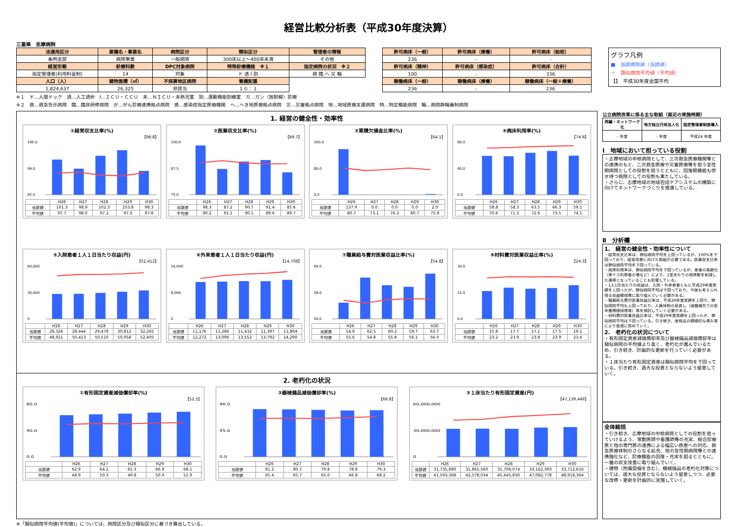経営比較分析表（平成30年度決算）
三重県　志摩病院
| 法適用区分 | 業種名・事業名 | 病院区分 | 類似区分 | 管理者の情報 |
| --- | --- | --- | --- | --- |
| 条例全部 | 病院事業 | 一般病院 | 300床以上～400床未満 | その他 |
| 経営形態 | 診療科数 | DPC対象病院 | 特殊診療機能 ※１ | 指定病院の状況 ※２ |
| 指定管理者(利用料金制) | 14 | 対象 | ド 透 I 訓 | 救 臨 へ 災 輪 |
| 人口（人） | 建物面積（㎡） | 不採算地区病院 | 看護配置 | |
| 1,824,637 | 26,325 | 非該当 | １０：１ | |
| 許可病床（一般） | 許可病床（療養） | 許可病床（結核） |
| --- | --- | --- |
| 236 | - | - |
| 許可病床（精神） | 許可病床（感染症） | 許可病床（合計） |
| 100 | - | 336 |
| 稼働病床（一般） | 稼働病床（療養） | 稼働病床（一般＋療養） |
| 236 | - | 236 |
グラフ凡例
■　当該病院値（当該値）
ー　類似病院平均値（平均値）
【】　平成30年度全国平均
※１　ド…人間ドック　透…人工透析　I…ＩＣＵ・ＣＣＵ　未…ＮＩＣＵ・未熟児室　訓…運動機能訓練室　ガ…ガン（放射線）診療
※２　救…救急告示病院　臨…臨床研修病院　が…がん診療連携拠点病院　感…感染症指定医療機関　へ…へき地医療拠点病院　災…災害拠点病院　地…地域医療支援病院　特…特定機能病院　輪…病院群輪番制病院
1. 経営の健全性・効率性
①経常収支比率(%)
【98.8】
106.0
99.0
92.0
| | H26 | H27 | H28 | H29 | H30 |
| --- | --- | --- | --- | --- | --- |
| 当該値 | 101.3 | 98.9 | 102.3 | 103.8 | 98.3 |
| 平均値 | 97.7 | 98.0 | 97.2 | 97.0 | 97.8 |
②医業収支比率(%)
【89.7】
100.0
87.5
75.0
| | H26 | H27 | H28 | H29 | H30 |
| --- | --- | --- | --- | --- | --- |
| 当該値 | 98.3 | 87.2 | 90.7 | 91.4 | 85.6 |
| 平均値 | 90.2 | 91.1 | 90.1 | 89.6 | 89.7 |
③累積欠損金比率(%)
【64.1】
160.0
80.0
0.0
| | H26 | H27 | H28 | H29 | H30 |
| --- | --- | --- | --- | --- | --- |
| 当該値 | 137.9 | 0.0 | 0.0 | 0.0 | 2.0 |
| 平均値 | 80.7 | 73.1 | 76.3 | 80.7 | 75.9 |
④病床利用率(%)
【74.9】
80.0
40.0
0.0
| | H26 | H27 | H28 | H29 | H30 |
| --- | --- | --- | --- | --- | --- |
| 当該値 | 58.8 | 58.3 | 63.5 | 66.3 | 59.1 |
| 平均値 | 70.6 | 71.3 | 72.6 | 73.5 | 74.1 |
⑤入院患者１人１日当たり収益(円)
【52,412】
60,000
30,000
0
| | H26 | H27 | H28 | H29 | H30 |
| --- | --- | --- | --- | --- | --- |
| 当該値 | 28,326 | 28,444 | 29,478 | 30,812 | 32,265 |
| 平均値 | 48,921 | 50,413 | 50,510 | 50,958 | 52,405 |
⑥外来患者１人１日当たり収益(円)
【14,708】
16,000
8,000
0
| | H26 | H27 | H28 | H29 | H30 |
| --- | --- | --- | --- | --- | --- |
| 当該値 | 11,176 | 11,286 | 11,432 | 11,397 | 11,804 |
| 平均値 | 12,272 | 13,096 | 13,552 | 13,792 | 14,290 |
⑦職員給与費対医業収益比率(%)
【54.8】
66.0
58.0
50.0
| | H26 | H27 | H28 | H29 | H30 |
| --- | --- | --- | --- | --- | --- |
| 当該値 | 54.9 | 62.5 | 60.2 | 59.7 | 63.7 |
| 平均値 | 55.6 | 54.8 | 55.8 | 56.1 | 56.0 |
⑧材料費対医業収益比率(%)
【24.3】
30.0
15.0
0.0
| | H26 | H27 | H28 | H29 | H30 |
| --- | --- | --- | --- | --- | --- |
| 当該値 | 15.8 | 17.7 | 17.1 | 17.5 | 19.1 |
| 平均値 | 23.2 | 23.9 | 23.8 | 23.9 | 23.6 |
2. 老朽化の状況
①有形固定資産減価償却率(%)
【52.5】
80.0
40.0
0.0
| | H26 | H27 | H28 | H29 | H30 |
| --- | --- | --- | --- | --- | --- |
| 当該値 | 62.9 | 64.2 | 65.3 | 66.9 | 68.1 |
| 平均値 | 48.9 | 50.3 | 49.8 | 50.9 | 51.9 |
②器械備品減価償却率(%)
【68.8】
90.0
45.0
0.0
| | H26 | H27 | H28 | H29 | H30 |
| --- | --- | --- | --- | --- | --- |
| 当該値 | 81.2 | 80.7 | 79.8 | 78.8 | 79.3 |
| 平均値 | 65.4 | 65.7 | 65.0 | 66.8 | 68.2 |
③１床当たり有形固定資産(円)
【47,139,449】
60,000,000
30,000,000
0
| | H26 | H27 | H28 | H29 | H30 |
| --- | --- | --- | --- | --- | --- |
| 当該値 | 31,735,880 | 31,861,560 | 31,706,074 | 33,162,393 | 33,712,616 |
| 平均値 | 41,593,368 | 42,578,034 | 45,645,830 | 47,082,778 | 48,918,364 |
公立病院改革に係る主な取組（直近の実施時期）
| 再編・ネットワーク化 | 地方独立行政法人化 | 指定管理者制度導入 |
| --- | --- | --- |
| - 年度 | - 年度 | 平成24 年度 |
Ⅰ　地域において担っている役割
・志摩地域の中核病院として、三次救急医療機関等との連携のもと、二次救急医療や災害医療等を担う急性期病院としての役割を担うとともに、回復期機能も併せ持つ病院としての役割も果たしている。
・さらに、志摩地域の地域包括ケアシステムの構築に向けてネットワークづくりを推進している。
Ⅱ　分析欄
1.　経営の健全性・効率性について
・経常収支比率は、類似病院平均を上回っているが、100%を下回っており、経営改善に向けた取組が必要である。医業収支比率は類似病院平均を下回っている。
・病床利用率は、類似病院平均を下回っているが、患者の高齢化（車イス利用者の増など）により、1室あたりの病床数を削減した運用となっていることも影響している。
・1人1日当たりの収益は、入院・外来患者ともに平成29年度実績を上回ったが、類似病院平均は下回っており、今後も考えられ得る収益確保策に取り組んでいく必要がある。
・職員給与費対医業収益比率は、平成29年度実績を上回り、類似病院平均も上回っており、人員体制の見直し（退職補充での若年層積極採用等）等を検討していく必要がある。
・材料費対医業収益比率は、平成29年度実績を上回ったが、類似病院平均は下回っている。引き続き、後発品の積極的な導入等により低減に努めていく。
2.　老朽化の状況について
・有形固定資産減価償却率及び器械備品減価償却率は類似病院の平均値より高く、老朽化が進んでいるため、引き続き、計画的な更新を行っていく必要がある。
・１床当たり有形固定資産は類似病院平均を下回っている。引き続き、過大な投資とならないよう留意していく。
全体総括
・引き続き、志摩地域の中核病院としての役割を担っていけるよう、常勤医師や看護師等の充実、総合診療医と他の専門医の連携による幅広い疾患への対応、救急医療体制のさらなる拡充、他の急性期病院等との連携強化など、診療機能の回復・充実を図るとともに、一層の収支改善に取り組んでいく。
・建物（附属設備を含む）、機械備品の老朽化対策については、過大な投資とならないよう留意しつつ、必要な改修・更新を計画的に実施していく。
※「類似病院平均値(平均値)」については、病院区分及び類似区分に基づき算出している。